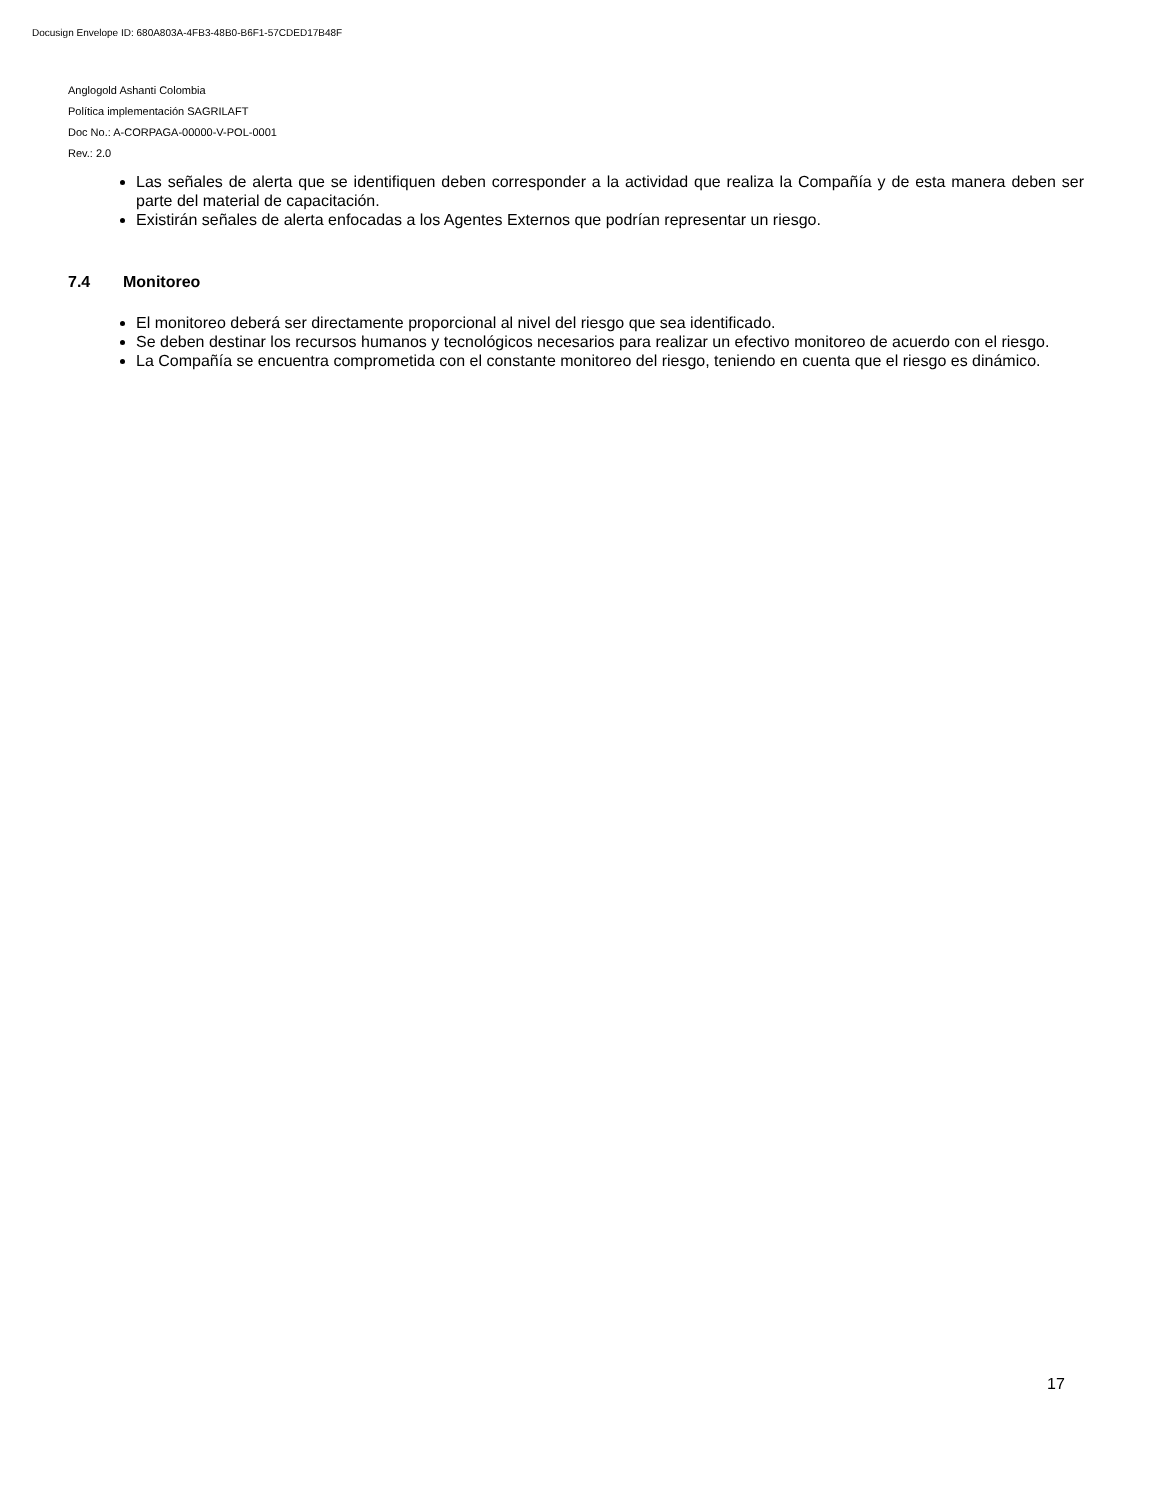Docusign Envelope ID: 680A803A-4FB3-48B0-B6F1-57CDED17B48F
Anglogold Ashanti Colombia
Política implementación SAGRILAFT
Doc No.: A-CORPAGA-00000-V-POL-0001
Rev.: 2.0
Las señales de alerta que se identifiquen deben corresponder a la actividad que realiza la Compañía y de esta manera deben ser parte del material de capacitación.
Existirán señales de alerta enfocadas a los Agentes Externos que podrían representar un riesgo.
7.4 Monitoreo
El monitoreo deberá ser directamente proporcional al nivel del riesgo que sea identificado.
Se deben destinar los recursos humanos y tecnológicos necesarios para realizar un efectivo monitoreo de acuerdo con el riesgo.
La Compañía se encuentra comprometida con el constante monitoreo del riesgo, teniendo en cuenta que el riesgo es dinámico.
17